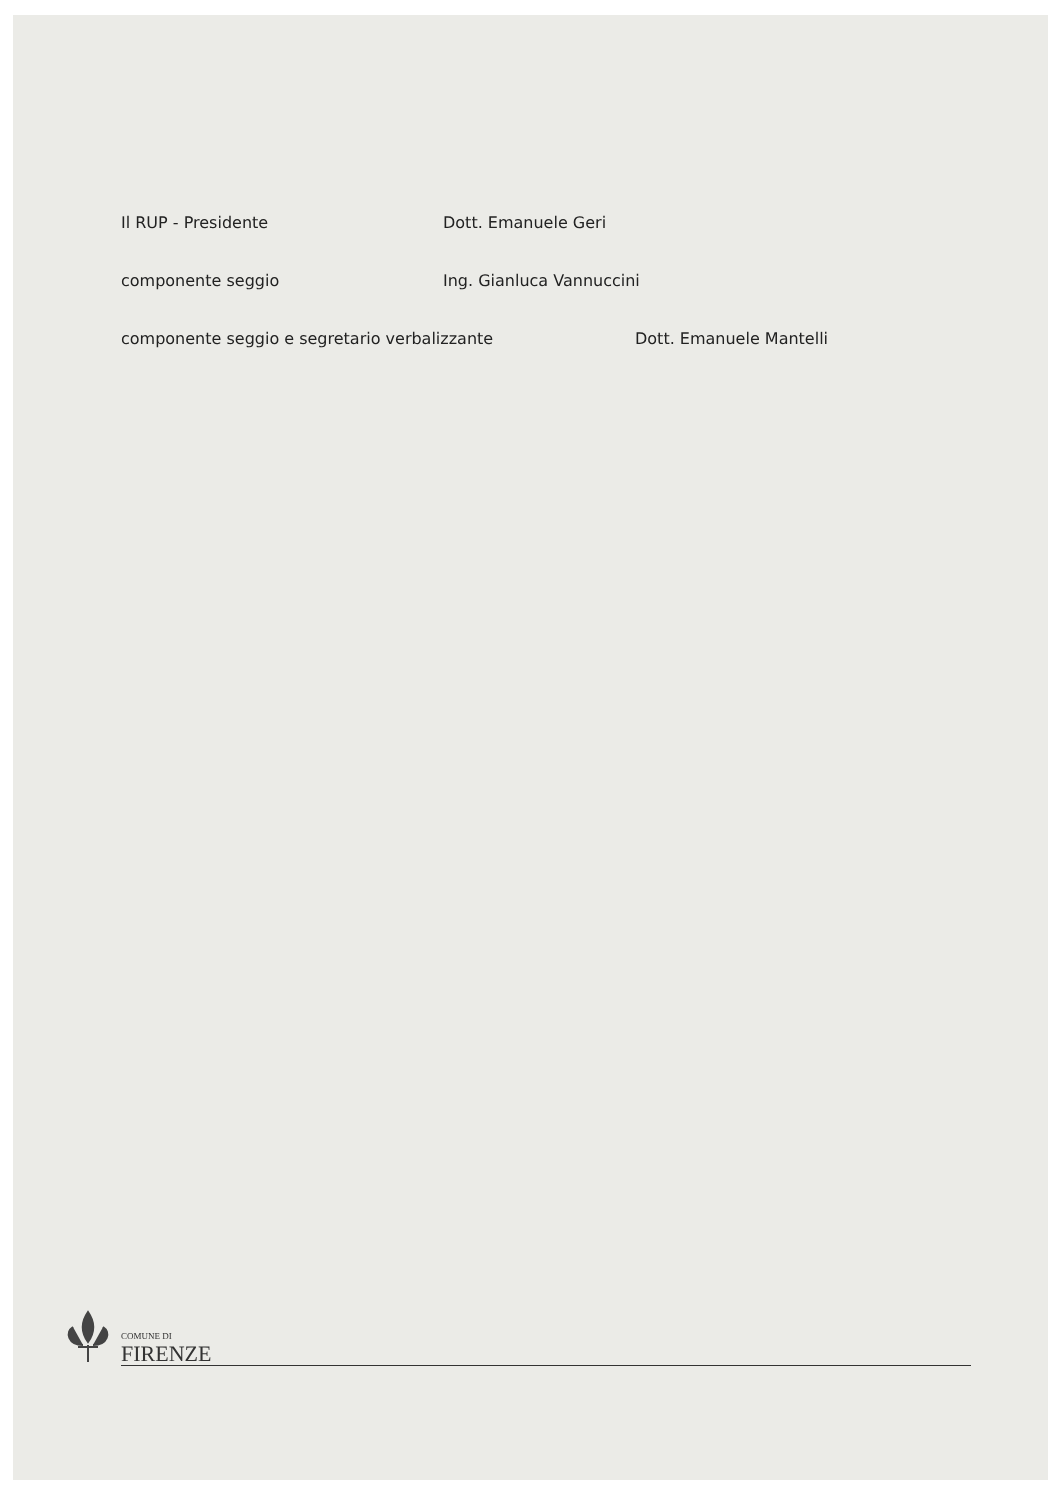Il RUP - Presidente Dott. Emanuele Geri
componente seggio Ing. Gianluca Vannuccini
componente seggio e segretario verbalizzante Dott. Emanuele Mantelli
COMUNE DI
FIRENZE